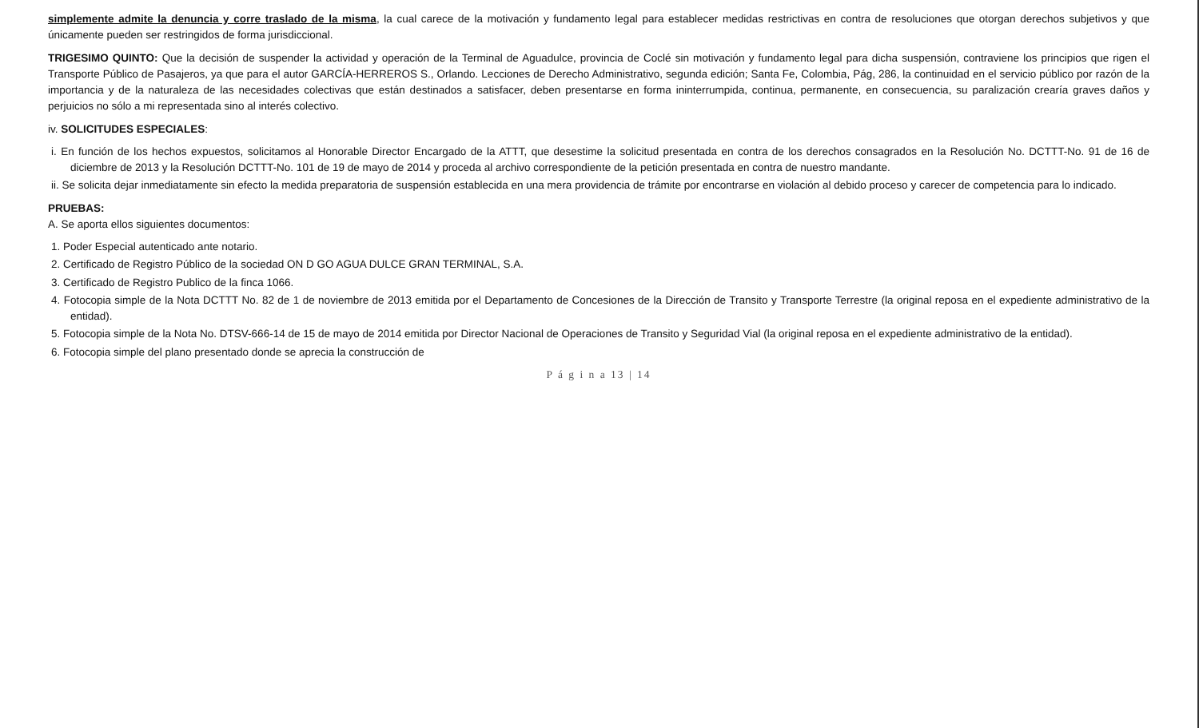simplemente admite la denuncia y corre traslado de la misma, la cual carece de la motivación y fundamento legal para establecer medidas restrictivas en contra de resoluciones que otorgan derechos subjetivos y que únicamente pueden ser restringidos de forma jurisdiccional.
TRIGESIMO QUINTO: Que la decisión de suspender la actividad y operación de la Terminal de Aguadulce, provincia de Coclé sin motivación y fundamento legal para dicha suspensión, contraviene los principios que rigen el Transporte Público de Pasajeros, ya que para el autor GARCÍA-HERREROS S., Orlando. Lecciones de Derecho Administrativo, segunda edición; Santa Fe, Colombia, Pág, 286, la continuidad en el servicio público por razón de la importancia y de la naturaleza de las necesidades colectivas que están destinados a satisfacer, deben presentarse en forma ininterrumpida, continua, permanente, en consecuencia, su paralización crearía graves daños y perjuicios no sólo a mi representada sino al interés colectivo.
iv. SOLICITUDES ESPECIALES:
i. En función de los hechos expuestos, solicitamos al Honorable Director Encargado de la ATTT, que desestime la solicitud presentada en contra de los derechos consagrados en la Resolución No. DCTTT-No. 91 de 16 de diciembre de 2013 y la Resolución DCTTT-No. 101 de 19 de mayo de 2014 y proceda al archivo correspondiente de la petición presentada en contra de nuestro mandante.
ii. Se solicita dejar inmediatamente sin efecto la medida preparatoria de suspensión establecida en una mera providencia de trámite por encontrarse en violación al debido proceso y carecer de competencia para lo indicado.
PRUEBAS:
A. Se aporta ellos siguientes documentos:
1. Poder Especial autenticado ante notario.
2. Certificado de Registro Público de la sociedad ON D GO AGUA DULCE GRAN TERMINAL, S.A.
3. Certificado de Registro Publico de la finca 1066.
4. Fotocopia simple de la Nota DCTTT No. 82 de 1 de noviembre de 2013 emitida por el Departamento de Concesiones de la Dirección de Transito y Transporte Terrestre (la original reposa en el expediente administrativo de la entidad).
5. Fotocopia simple de la Nota No. DTSV-666-14 de 15 de mayo de 2014 emitida por Director Nacional de Operaciones de Transito y Seguridad Vial (la original reposa en el expediente administrativo de la entidad).
6. Fotocopia simple del plano presentado donde se aprecia la construcción de
P á g i n a 13 | 14